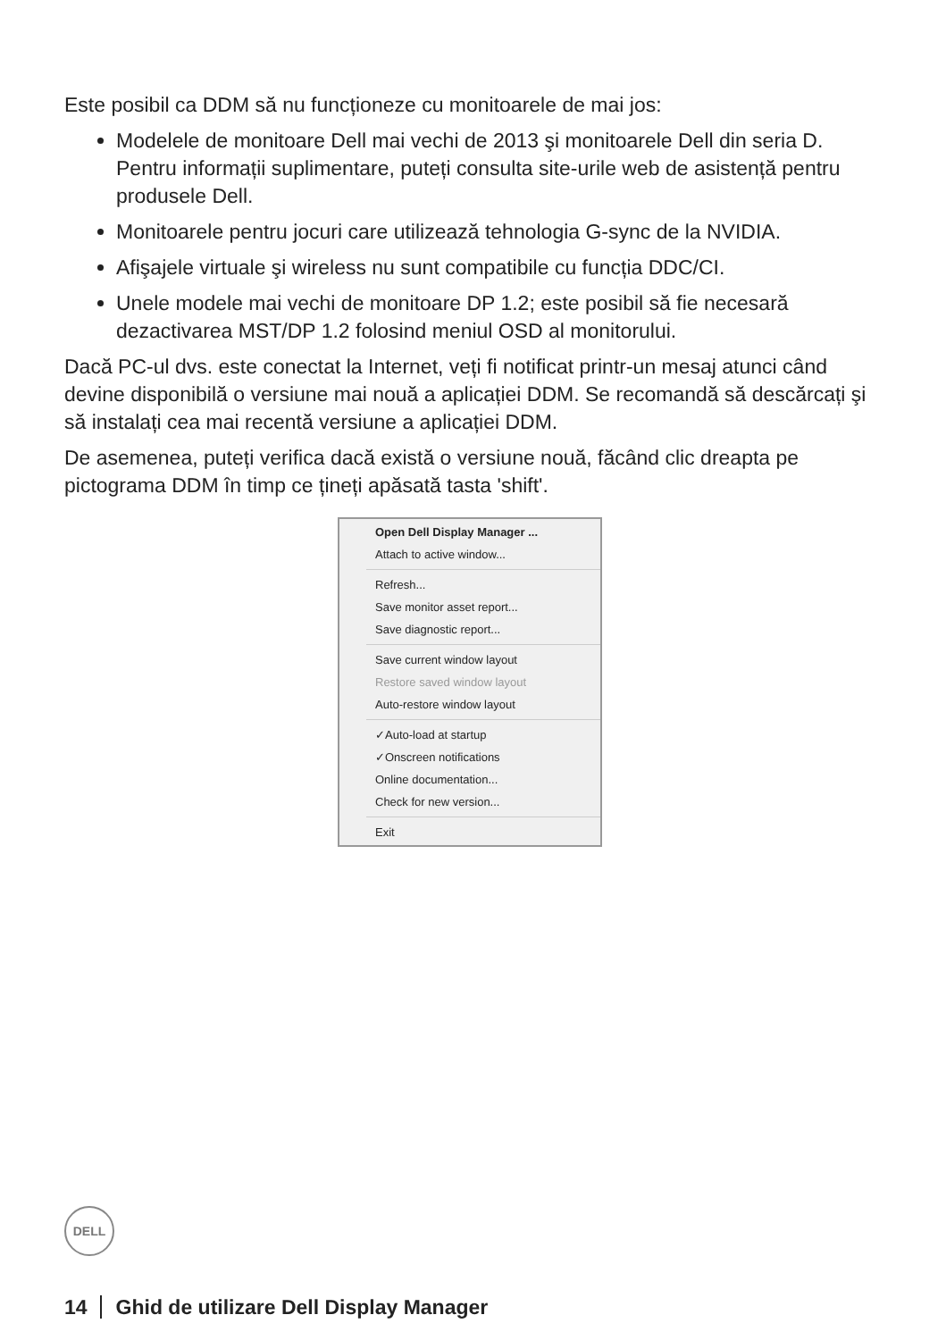Este posibil ca DDM să nu funcționeze cu monitoarele de mai jos:
Modelele de monitoare Dell mai vechi de 2013 şi monitoarele Dell din seria D. Pentru informații suplimentare, puteți consulta site-urile web de asistență pentru produsele Dell.
Monitoarele pentru jocuri care utilizează tehnologia G-sync de la NVIDIA.
Afişajele virtuale şi wireless nu sunt compatibile cu funcția DDC/CI.
Unele modele mai vechi de monitoare DP 1.2; este posibil să fie necesară dezactivarea MST/DP 1.2 folosind meniul OSD al monitorului.
Dacă PC-ul dvs. este conectat la Internet, veți fi notificat printr-un mesaj atunci când devine disponibilă o versiune mai nouă a aplicației DDM. Se recomandă să descărcați şi să instalați cea mai recentă versiune a aplicației DDM.
De asemenea, puteți verifica dacă există o versiune nouă, făcând clic dreapta pe pictograma DDM în timp ce țineți apăsată tasta 'shift'.
Open Dell Display Manager ...
Attach to active window...
Refresh...
Save monitor asset report...
Save diagnostic report...
Save current window layout
Restore saved window layout
Auto-restore window layout
✓Auto-load at startup
✓Onscreen notifications
Online documentation...
Check for new version...
Exit
DELL
14 Ghid de utilizare Dell Display Manager